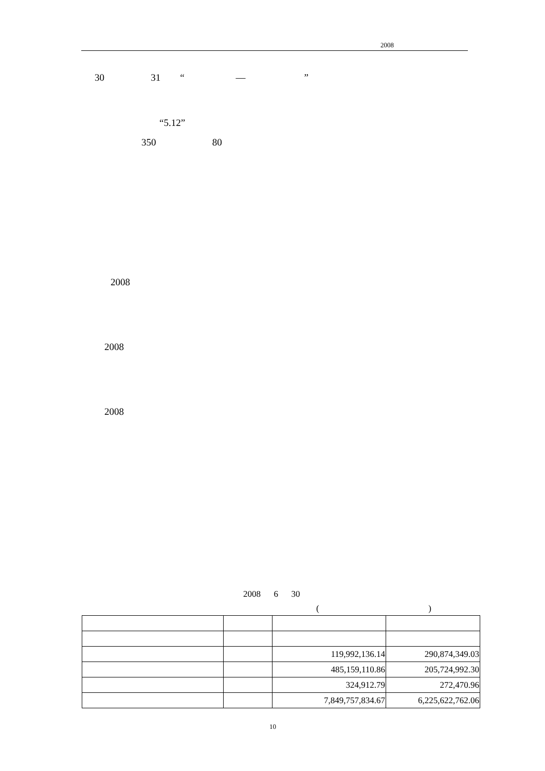2008
30 31 “ — ”
“5.12”
350 80
2008
2008
2008
2008 6 30
( )
| | | 119,992,136.14 | 290,874,349.03 |
| | | 485,159,110.86 | 205,724,992.30 |
| | | 324,912.79 | 272,470.96 |
| | | 7,849,757,834.67 | 6,225,622,762.06 |
10